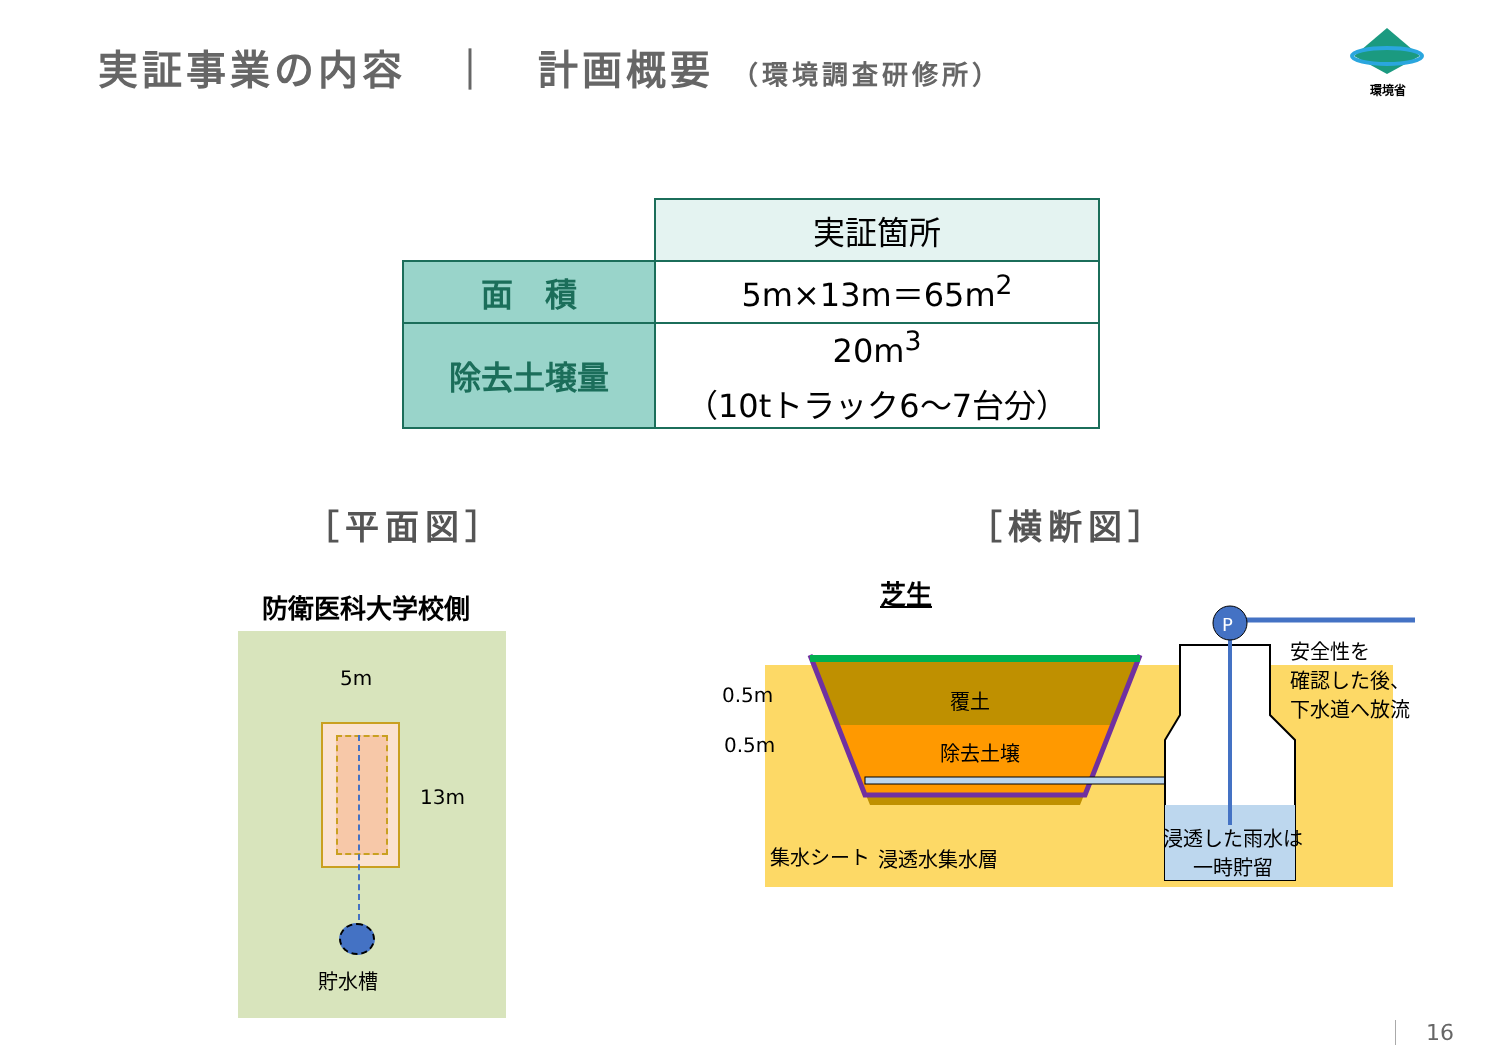実証事業の内容　｜　計画概要 （環境調査研修所）
環境省
| | 実証箇所 |
| 面 積 | 5m×13m＝65m<sup>2</sup> |
| 除去土壌量 | 20m<sup>3</sup> （10tトラック6～7台分） |
［平面図］ ［横断図］
防衛医科大学校側
5m
13m
貯水槽
芝生
P
覆土
除去土壌
0.5m
0.5m
集水シート 浸透水集水層
浸透した雨水は
一時貯留
安全性を
確認した後、
下水道へ放流
16